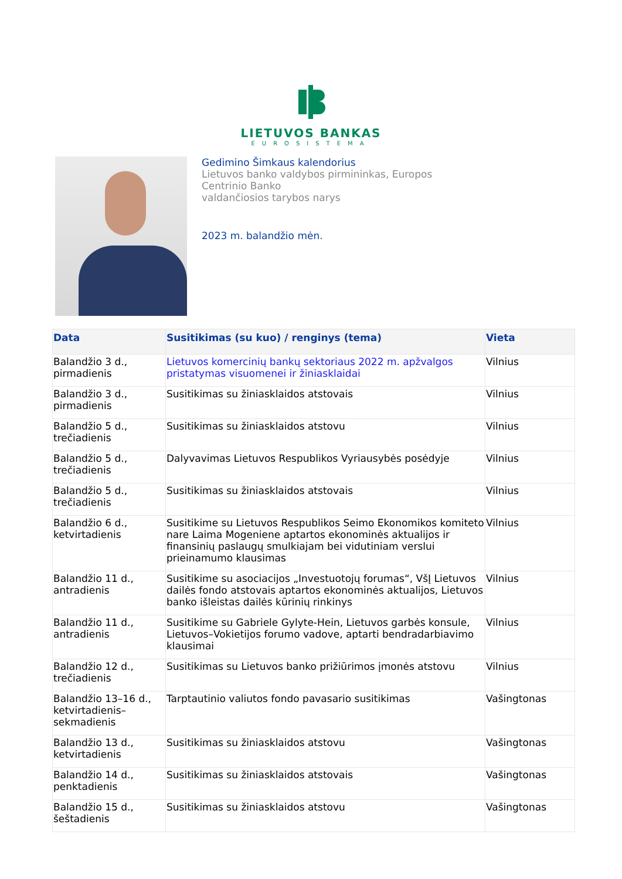LIETUVOS BANKAS
EUROSISTEMA
Gedimino Šimkaus kalendorius
Lietuvos banko valdybos pirmininkas, Europos
Centrinio Banko
valdančiosios tarybos narys
2023 m. balandžio mėn.
| Data | Susitikimas (su kuo) / renginys (tema) | Vieta |
| --- | --- | --- |
| Balandžio 3 d., pirmadienis | Lietuvos komercinių bankų sektoriaus 2022 m. apžvalgos pristatymas visuomenei ir žiniasklaidai | Vilnius |
| Balandžio 3 d., pirmadienis | Susitikimas su žiniasklaidos atstovais | Vilnius |
| Balandžio 5 d., trečiadienis | Susitikimas su žiniasklaidos atstovu | Vilnius |
| Balandžio 5 d., trečiadienis | Dalyvavimas Lietuvos Respublikos Vyriausybės posėdyje | Vilnius |
| Balandžio 5 d., trečiadienis | Susitikimas su žiniasklaidos atstovais | Vilnius |
| Balandžio 6 d., ketvirtadienis | Susitikime su Lietuvos Respublikos Seimo Ekonomikos komiteto nare Laima Mogeniene aptartos ekonominės aktualijos ir finansinių paslaugų smulkiajam bei vidutiniam verslui prieinamumo klausimas | Vilnius |
| Balandžio 11 d., antradienis | Susitikime su asociacijos „Investuotojų forumas“, VšĮ Lietuvos dailės fondo atstovais aptartos ekonominės aktualijos, Lietuvos banko išleistas dailės kūrinių rinkinys | Vilnius |
| Balandžio 11 d., antradienis | Susitikime su Gabriele Gylyte-Hein, Lietuvos garbės konsule, Lietuvos–Vokietijos forumo vadove, aptarti bendradarbiavimo klausimai | Vilnius |
| Balandžio 12 d., trečiadienis | Susitikimas su Lietuvos banko prižiūrimos įmonės atstovu | Vilnius |
| Balandžio 13–16 d., ketvirtadienis–sekmadienis | Tarptautinio valiutos fondo pavasario susitikimas | Vašingtonas |
| Balandžio 13 d., ketvirtadienis | Susitikimas su žiniasklaidos atstovu | Vašingtonas |
| Balandžio 14 d., penktadienis | Susitikimas su žiniasklaidos atstovais | Vašingtonas |
| Balandžio 15 d., šeštadienis | Susitikimas su žiniasklaidos atstovu | Vašingtonas |